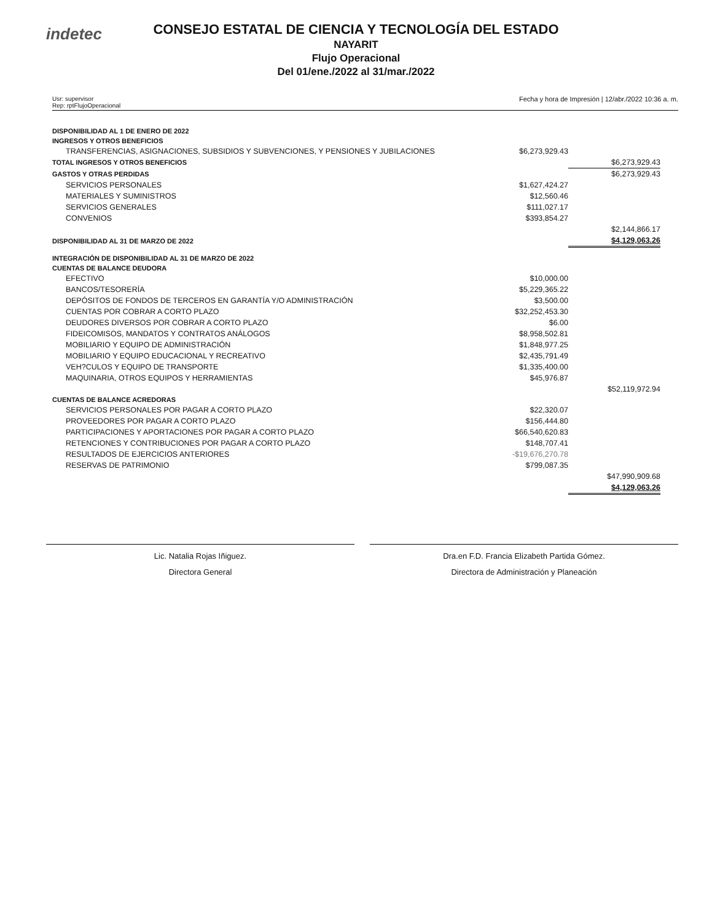indetec
CONSEJO ESTATAL DE CIENCIA Y TECNOLOGÍA DEL ESTADO
NAYARIT
Flujo Operacional
Del 01/ene./2022 al 31/mar./2022
Usr: supervisor
Rep: rptFlujoOperacional
Fecha y hora de Impresión | 12/abr./2022 10:36 a. m.
| DISPONIBILIDAD AL 1 DE ENERO DE 2022 | | |
| INGRESOS Y OTROS BENEFICIOS | | |
| TRANSFERENCIAS, ASIGNACIONES, SUBSIDIOS Y SUBVENCIONES, Y PENSIONES Y JUBILACIONES | $6,273,929.43 | |
| TOTAL INGRESOS Y OTROS BENEFICIOS | | $6,273,929.43 |
| GASTOS Y OTRAS PERDIDAS | | $6,273,929.43 |
| SERVICIOS PERSONALES | $1,627,424.27 | |
| MATERIALES Y SUMINISTROS | $12,560.46 | |
| SERVICIOS GENERALES | $111,027.17 | |
| CONVENIOS | $393,854.27 | |
| | | $2,144,866.17 |
| DISPONIBILIDAD AL 31 DE MARZO DE 2022 | | $4,129,063.26 |
| INTEGRACIÓN DE DISPONIBILIDAD AL 31 DE MARZO DE 2022 | | |
| CUENTAS DE BALANCE DEUDORA | | |
| EFECTIVO | $10,000.00 | |
| BANCOS/TESORERÍA | $5,229,365.22 | |
| DEPÓSITOS DE FONDOS DE TERCEROS EN GARANTÍA Y/O ADMINISTRACIÓN | $3,500.00 | |
| CUENTAS POR COBRAR A CORTO PLAZO | $32,252,453.30 | |
| DEUDORES DIVERSOS POR COBRAR A CORTO PLAZO | $6.00 | |
| FIDEICOMISOS, MANDATOS Y CONTRATOS ANÁLOGOS | $8,958,502.81 | |
| MOBILIARIO Y EQUIPO DE ADMINISTRACIÓN | $1,848,977.25 | |
| MOBILIARIO Y EQUIPO EDUCACIONAL Y RECREATIVO | $2,435,791.49 | |
| VEH?CULOS Y EQUIPO DE TRANSPORTE | $1,335,400.00 | |
| MAQUINARIA, OTROS EQUIPOS Y HERRAMIENTAS | $45,976.87 | |
| | | $52,119,972.94 |
| CUENTAS DE BALANCE ACREDORAS | | |
| SERVICIOS PERSONALES POR PAGAR A CORTO PLAZO | $22,320.07 | |
| PROVEEDORES POR PAGAR A CORTO PLAZO | $156,444.80 | |
| PARTICIPACIONES Y APORTACIONES POR PAGAR A CORTO PLAZO | $66,540,620.83 | |
| RETENCIONES Y CONTRIBUCIONES POR PAGAR A CORTO PLAZO | $148,707.41 | |
| RESULTADOS DE EJERCICIOS ANTERIORES | -$19,676,270.78 | |
| RESERVAS DE PATRIMONIO | $799,087.35 | |
| | | $47,990,909.68 |
| | | $4,129,063.26 |
Lic. Natalia Rojas Iñiguez.
Directora General
Dra.en F.D. Francia Elizabeth Partida Gómez.
Directora de Administración y Planeación